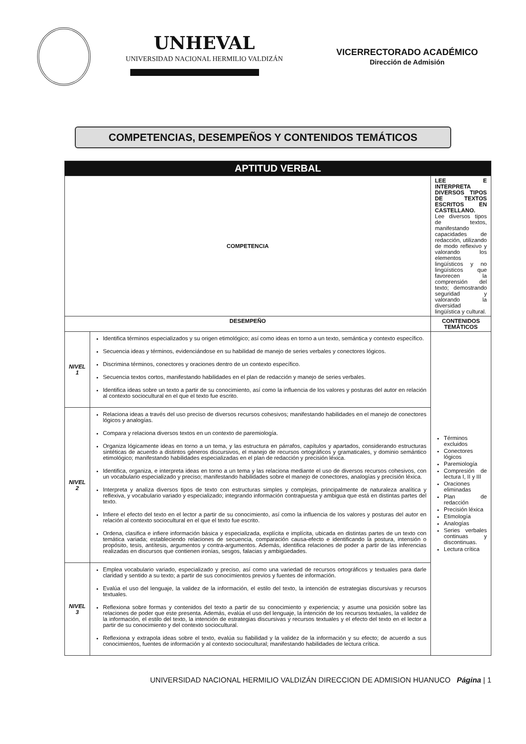UNHEVAL
UNIVERSIDAD NACIONAL HERMILIO VALDIZÁN
VICERRECTORADO ACADÉMICO
Dirección de Admisión
COMPETENCIAS, DESEMPEÑOS Y CONTENIDOS TEMÁTICOS
| APTITUD VERBAL | | |
| --- | --- | --- |
| COMPETENCIA | | LEE E INTERPRETA DIVERSOS TIPOS DE TEXTOS ESCRITOS EN CASTELLANO. Lee diversos tipos de textos, manifestando capacidades de redacción, utilizando de modo reflexivo y valorando los elementos lingüísticos y no lingüísticos que favorecen la comprensión del texto; demostrando seguridad y valorando la diversidad lingüística y cultural. |
| DESEMPEÑO | | CONTENIDOS TEMÁTICOS |
| NIVEL 1 | Identifica términos especializados y su origen etimológico; así como ideas en torno a un texto, semántica y contexto específico. Secuencia ideas y términos, evidenciándose en su habilidad de manejo de series verbales y conectores lógicos. Discrimina términos, conectores y oraciones dentro de un contexto específico. Secuencia textos cortos, manifestando habilidades en el plan de redacción y manejo de series verbales. Identifica ideas sobre un texto a partir de su conocimiento, así como la influencia de los valores y posturas del autor en relación al contexto sociocultural en el que el texto fue escrito. | Términos excluidos Conectores lógicos Paremiología Compresión de lectura I, II y III Oraciones eliminadas Plan de redacción Precisión léxica Etimología Analogías Series verbales continuas y discontinuas. Lectura crítica |
| NIVEL 2 | Relaciona ideas a través del uso preciso de diversos recursos cohesivos; manifestando habilidades en el manejo de conectores lógicos y analogías. Compara y relaciona diversos textos en un contexto de paremiología. Organiza lógicamente ideas en torno a un tema, y las estructura en párrafos, capítulos y apartados, considerando estructuras sintéticas de acuerdo a distintos géneros discursivos, el manejo de recursos ortográficos y gramaticales, y dominio semántico etimológico; manifestando habilidades especializadas en el plan de redacción y precisión léxica. Identifica, organiza, e interpreta ideas en torno a un tema y las relaciona mediante el uso de diversos recursos cohesivos, con un vocabulario especializado y preciso; manifestando habilidades sobre el manejo de conectores, analogías y precisión léxica. Interpreta y analiza diversos tipos de texto con estructuras simples y complejas, principalmente de naturaleza analítica y reflexiva, y vocabulario variado y especializado; integrando información contrapuesta y ambigua que está en distintas partes del texto. Infiere el efecto del texto en el lector a partir de su conocimiento, así como la influencia de los valores y posturas del autor en relación al contexto sociocultural en el que el texto fue escrito. Ordena, clasifica e infiere información básica y especializada, explícita e implícita, ubicada en distintas partes de un texto con temática variada; estableciendo relaciones de secuencia, comparación causa-efecto e identificando la postura, intensión o propósito, tesis, antítesis, argumentos y contra-argumentos. Además, identifica relaciones de poder a partir de las inferencias realizadas en discursos que contienen ironías, sesgos, falacias y ambigüedades. | |
| NIVEL 3 | Emplea vocabulario variado, especializado y preciso, así como una variedad de recursos ortográficos y textuales para darle claridad y sentido a su texto; a partir de sus conocimientos previos y fuentes de información. Evalúa el uso del lenguaje, la validez de la información, el estilo del texto, la intención de estrategias discursivas y recursos textuales. Reflexiona sobre formas y contenidos del texto a partir de su conocimiento y experiencia; y asume una posición sobre las relaciones de poder que este presenta. Además, evalúa el uso del lenguaje, la intención de los recursos textuales, la validez de la información, el estilo del texto, la intención de estrategias discursivas y recursos textuales y el efecto del texto en el lector a partir de su conocimiento y del contexto sociocultural. Reflexiona y extrapola ideas sobre el texto, evalúa su fiabilidad y la validez de la información y su efecto; de acuerdo a sus conocimientos, fuentes de información y al contexto sociocultural; manifestando habilidades de lectura crítica. | |
UNIVERSIDAD NACIONAL HERMILIO VALDIZÁN DIRECCION DE ADMISION HUANUCO Página | 1